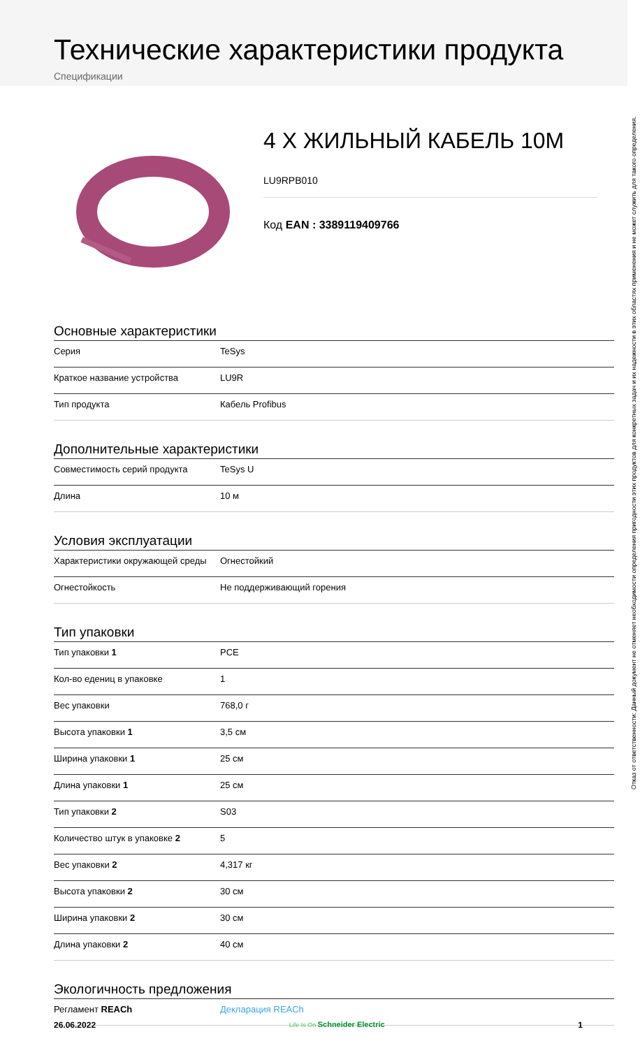Технические характеристики продукта
Спецификации
4 X ЖИЛЬНЫЙ КАБЕЛЬ 10М
LU9RPB010
Код EAN : 3389119409766
Основные характеристики
| Серия | TeSys |
| Краткое название устройства | LU9R |
| Тип продукта | Кабель Profibus |
Дополнительные характеристики
| Совместимость серий продукта | TeSys U |
| Длина | 10 м |
Условия эксплуатации
| Характеристики окружающей среды | Огнестойкий |
| Огнестойкость | Не поддерживающий горения |
Тип упаковки
| Тип упаковки 1 | PCE |
| Кол-во едениц в упаковке | 1 |
| Вес упаковки | 768,0 г |
| Высота упаковки 1 | 3,5 см |
| Ширина упаковки 1 | 25 см |
| Длина упаковки 1 | 25 см |
| Тип упаковки 2 | S03 |
| Количество штук в упаковке 2 | 5 |
| Вес упаковки 2 | 4,317 кг |
| Высота упаковки 2 | 30 см |
| Ширина упаковки 2 | 30 см |
| Длина упаковки 2 | 40 см |
Экологичность предложения
| Регламент REACh | Декларация REACh |
Отказ от ответственности: Данный документ не отменяет необходимости определения пригодности этих продуктов для конкретных задач и их надежности в этих областях применения и не может служить для такого определения.
26.06.2022 Life Is On Schneider Electric 1